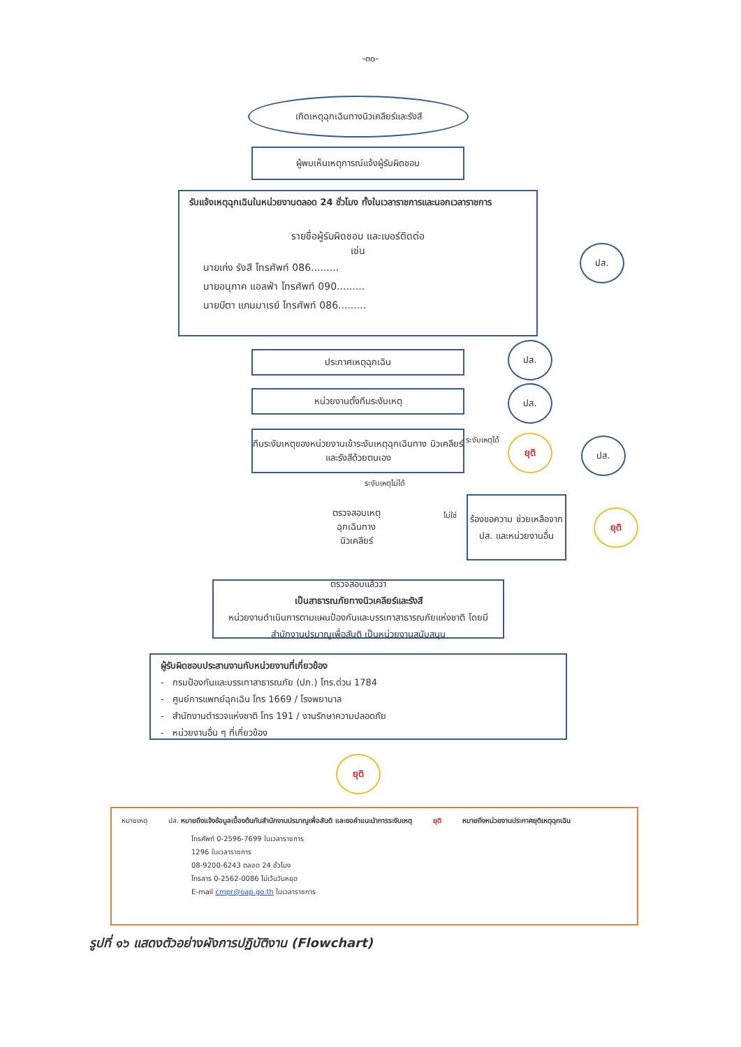-๓๐-
เกิดเหตุฉุกเฉินทางนิวเคลียร์และรังสี
ผู้พบเห็นเหตุการณ์แจ้งผู้รับผิดชอบ
รับแจ้งเหตุฉุกเฉินในหน่วยงานตลอด 24 ชั่วโมง ทั้งในเวลาราชการและนอกเวลาราชการ
รายชื่อผู้รับผิดชอบ และเบอร์ติดต่อ
เช่น
นายเก่ง รังสี โทรศัพท์ 086.........
นายอนุภาค แอลฟ่า โทรศัพท์ 090.........
นายบีตา แกมมาเรย์ โทรศัพท์ 086.........
ปส.
ประกาศเหตุฉุกเฉิน
ปส.
หน่วยงานตั้งทีมระงับเหตุ ปส.
ทีมระงับเหตุของหน่วยงานเข้าระงับเหตุฉุกเฉินทาง นิวเคลียร์และรังสีด้วยตนเอง
ระงับเหตุได้ ยุติ ปส.
ระงับเหตุไม่ได้
ตรวจสอบเหตุ
ฉุกเฉินทาง
นิวเคลียร์
ไม่ใช่
ร้องขอความ ช่วยเหลือจากปส. และหน่วยงานอื่น
ยุติ
ตรวจสอบแล้วว่า
เป็นสาธารณภัยทางนิวเคลียร์และรังสี
หน่วยงานดำเนินการตามแผนป้องกันและบรรเทาสาธารณภัยแห่งชาติ โดยมีสำนักงานปรมาณูเพื่อสันติ เป็นหน่วยงานสนับสนุน
ผู้รับผิดชอบประสานงานกับหน่วยงานที่เกี่ยวข้อง
- กรมป้องกันและบรรเทาสาธารณภัย (ปภ.) โทร.ด่วน 1784
- ศูนย์การแพทย์ฉุกเฉิน โทร 1669 / โรงพยาบาล
- สำนักงานตำรวจแห่งชาติ โทร 191 / งานรักษาความปลอดภัย
- หน่วยงานอื่น ๆ ที่เกี่ยวข้อง
ยุติ
หมายเหตุ ปส. หมายถึงแจ้งข้อมูลเบื้องต้นกับสำนักงานปรมาณูเพื่อสันติ และขอคำแนะนำการระงับเหตุ ยุติ หมายถึงหน่วยงานประกาศยุติเหตุฉุกเฉิน
โทรศัพท์ 0-2596-7699 ในเวลาราชการ
1296 ในเวลาราชการ
08-9200-6243 ตลอด 24 ชั่วโมง
โทรสาร 0-2562-0086 ไม่เว้นวันหยุด
E-mail cmpr@oap.go.th ในเวลาราชการ
รูปที่ ๑๖ แสดงตัวอย่างผังการปฏิบัติงาน (Flowchart)